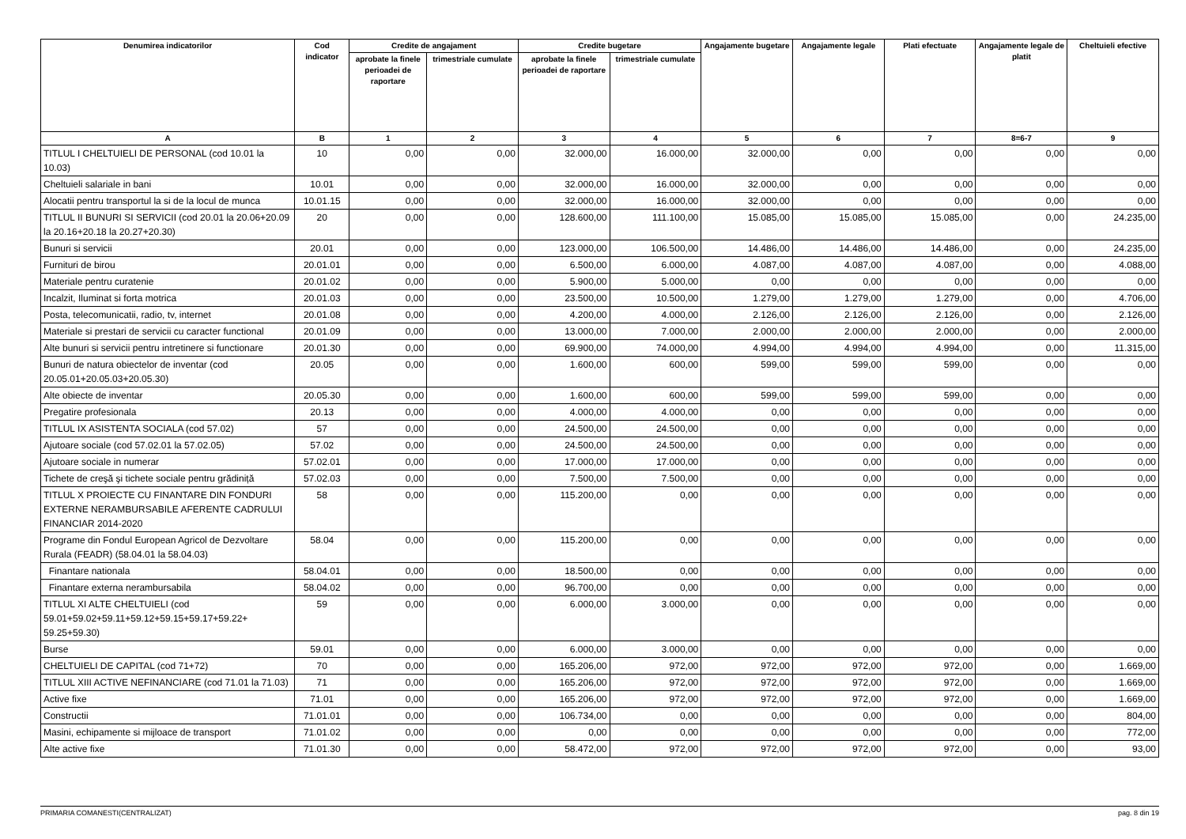| Denumirea indicatorilor | Cod indicator | Credite de angajament | | Credite bugetare | | Angajamente bugetare | Angajamente legale | Plati efectuate | Angajamente legale de platit | Cheltuieli efective |
| --- | --- | --- | --- | --- | --- | --- | --- | --- | --- | --- |
| | | aprobate la finele perioadei de raportare | trimestriale cumulate | aprobate la finele perioadei de raportare | trimestriale cumulate | | | | | |
| A | B | 1 | 2 | 3 | 4 | 5 | 6 | 7 | 8=6-7 | 9 |
| TITLUL I CHELTUIELI DE PERSONAL (cod 10.01 la 10.03) | 10 | 0,00 | 0,00 | 32.000,00 | 16.000,00 | 32.000,00 | 0,00 | 0,00 | 0,00 | 0,00 |
| Cheltuieli salariale in bani | 10.01 | 0,00 | 0,00 | 32.000,00 | 16.000,00 | 32.000,00 | 0,00 | 0,00 | 0,00 | 0,00 |
| Alocatii pentru transportul la si de la locul de munca | 10.01.15 | 0,00 | 0,00 | 32.000,00 | 16.000,00 | 32.000,00 | 0,00 | 0,00 | 0,00 | 0,00 |
| TITLUL II BUNURI SI SERVICII (cod 20.01 la 20.06+20.09 la 20.16+20.18 la 20.27+20.30) | 20 | 0,00 | 0,00 | 128.600,00 | 111.100,00 | 15.085,00 | 15.085,00 | 15.085,00 | 0,00 | 24.235,00 |
| Bunuri si servicii | 20.01 | 0,00 | 0,00 | 123.000,00 | 106.500,00 | 14.486,00 | 14.486,00 | 14.486,00 | 0,00 | 24.235,00 |
| Furnituri de birou | 20.01.01 | 0,00 | 0,00 | 6.500,00 | 6.000,00 | 4.087,00 | 4.087,00 | 4.087,00 | 0,00 | 4.088,00 |
| Materiale pentru curatenie | 20.01.02 | 0,00 | 0,00 | 5.900,00 | 5.000,00 | 0,00 | 0,00 | 0,00 | 0,00 | 0,00 |
| Incalzit, Iluminat si forta motrica | 20.01.03 | 0,00 | 0,00 | 23.500,00 | 10.500,00 | 1.279,00 | 1.279,00 | 1.279,00 | 0,00 | 4.706,00 |
| Posta, telecomunicatii, radio, tv, internet | 20.01.08 | 0,00 | 0,00 | 4.200,00 | 4.000,00 | 2.126,00 | 2.126,00 | 2.126,00 | 0,00 | 2.126,00 |
| Materiale si prestari de servicii cu caracter functional | 20.01.09 | 0,00 | 0,00 | 13.000,00 | 7.000,00 | 2.000,00 | 2.000,00 | 2.000,00 | 0,00 | 2.000,00 |
| Alte bunuri si servicii pentru intretinere si functionare | 20.01.30 | 0,00 | 0,00 | 69.900,00 | 74.000,00 | 4.994,00 | 4.994,00 | 4.994,00 | 0,00 | 11.315,00 |
| Bunuri de natura obiectelor de inventar (cod 20.05.01+20.05.03+20.05.30) | 20.05 | 0,00 | 0,00 | 1.600,00 | 600,00 | 599,00 | 599,00 | 599,00 | 0,00 | 0,00 |
| Alte obiecte de inventar | 20.05.30 | 0,00 | 0,00 | 1.600,00 | 600,00 | 599,00 | 599,00 | 599,00 | 0,00 | 0,00 |
| Pregatire profesionala | 20.13 | 0,00 | 0,00 | 4.000,00 | 4.000,00 | 0,00 | 0,00 | 0,00 | 0,00 | 0,00 |
| TITLUL IX ASISTENTA SOCIALA (cod 57.02) | 57 | 0,00 | 0,00 | 24.500,00 | 24.500,00 | 0,00 | 0,00 | 0,00 | 0,00 | 0,00 |
| Ajutoare sociale (cod 57.02.01 la 57.02.05) | 57.02 | 0,00 | 0,00 | 24.500,00 | 24.500,00 | 0,00 | 0,00 | 0,00 | 0,00 | 0,00 |
| Ajutoare sociale in numerar | 57.02.01 | 0,00 | 0,00 | 17.000,00 | 17.000,00 | 0,00 | 0,00 | 0,00 | 0,00 | 0,00 |
| Tichete de creşă şi tichete sociale pentru grădiniță | 57.02.03 | 0,00 | 0,00 | 7.500,00 | 7.500,00 | 0,00 | 0,00 | 0,00 | 0,00 | 0,00 |
| TITLUL X PROIECTE CU FINANTARE DIN FONDURI EXTERNE NERAMBURSABILE AFERENTE CADRULUI FINANCIAR 2014-2020 | 58 | 0,00 | 0,00 | 115.200,00 | 0,00 | 0,00 | 0,00 | 0,00 | 0,00 | 0,00 |
| Programe din Fondul European Agricol de Dezvoltare Rurala (FEADR) (58.04.01 la 58.04.03) | 58.04 | 0,00 | 0,00 | 115.200,00 | 0,00 | 0,00 | 0,00 | 0,00 | 0,00 | 0,00 |
| Finantare nationala | 58.04.01 | 0,00 | 0,00 | 18.500,00 | 0,00 | 0,00 | 0,00 | 0,00 | 0,00 | 0,00 |
| Finantare externa nerambursabila | 58.04.02 | 0,00 | 0,00 | 96.700,00 | 0,00 | 0,00 | 0,00 | 0,00 | 0,00 | 0,00 |
| TITLUL XI ALTE CHELTUIELI (cod 59.01+59.02+59.11+59.12+59.15+59.17+59.22+ 59.25+59.30) | 59 | 0,00 | 0,00 | 6.000,00 | 3.000,00 | 0,00 | 0,00 | 0,00 | 0,00 | 0,00 |
| Burse | 59.01 | 0,00 | 0,00 | 6.000,00 | 3.000,00 | 0,00 | 0,00 | 0,00 | 0,00 | 0,00 |
| CHELTUIELI DE CAPITAL (cod 71+72) | 70 | 0,00 | 0,00 | 165.206,00 | 972,00 | 972,00 | 972,00 | 972,00 | 0,00 | 1.669,00 |
| TITLUL XIII ACTIVE NEFINANCIARE (cod 71.01 la 71.03) | 71 | 0,00 | 0,00 | 165.206,00 | 972,00 | 972,00 | 972,00 | 972,00 | 0,00 | 1.669,00 |
| Active fixe | 71.01 | 0,00 | 0,00 | 165.206,00 | 972,00 | 972,00 | 972,00 | 972,00 | 0,00 | 1.669,00 |
| Constructii | 71.01.01 | 0,00 | 0,00 | 106.734,00 | 0,00 | 0,00 | 0,00 | 0,00 | 0,00 | 804,00 |
| Masini, echipamente si mijloace de transport | 71.01.02 | 0,00 | 0,00 | 0,00 | 0,00 | 0,00 | 0,00 | 0,00 | 0,00 | 772,00 |
| Alte active fixe | 71.01.30 | 0,00 | 0,00 | 58.472,00 | 972,00 | 972,00 | 972,00 | 972,00 | 0,00 | 93,00 |
PRIMARIA COMANESTI(CENTRALIZAT) pag. 8 din 19